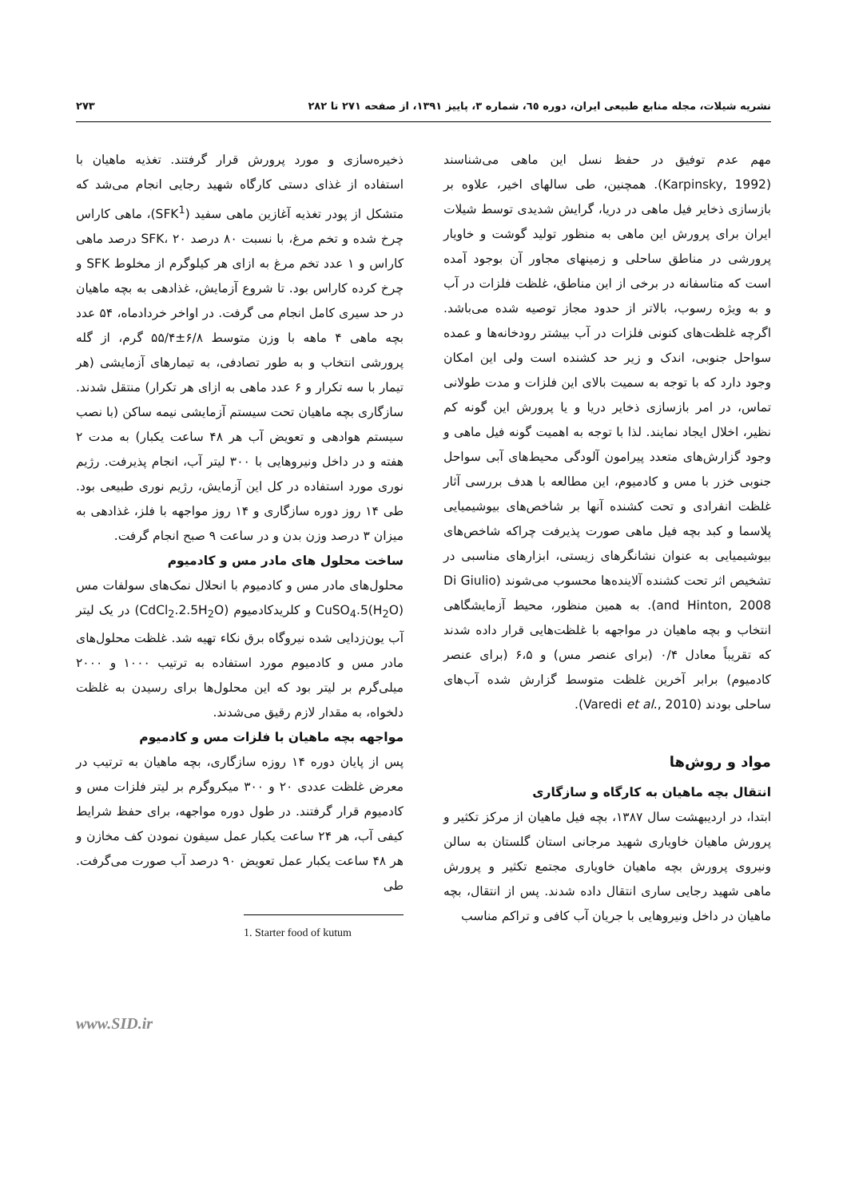نشریه شیلات، مجله منابع طبیعی ایران، دوره ٦٥، شماره ٣، پاییز ١٣٩١، از صفحه ٢٧١ تا ٢٨٢ ٢٧٣
مهم عدم توفیق در حفظ نسل این ماهی می‌شناسند (Karpinsky, 1992). همچنین، طی سالهای اخیر، علاوه بر بازسازی ذخایر فیل ماهی در دریا، گرایش شدیدی توسط شیلات ایران برای پرورش این ماهی به منظور تولید گوشت و خاویار پرورشی در مناطق ساحلی و زمینهای مجاور آن بوجود آمده است که متاسفانه در برخی از این مناطق، غلظت فلزات در آب و به ویژه رسوب، بالاتر از حدود مجاز توصیه شده می‌باشد. اگرچه غلظت‌های کنونی فلزات در آب بیشتر رودخانه‌ها و عمده سواحل جنوبی، اندک و زیر حد کشنده است ولی این امکان وجود دارد که با توجه به سمیت بالای این فلزات و مدت طولانی تماس، در امر بازسازی ذخایر دریا و یا پرورش این گونه کم نظیر، اخلال ایجاد نمایند. لذا با توجه به اهمیت گونه فیل ماهی و وجود گزارش‌های متعدد پیرامون آلودگی محیط‌های آبی سواحل جنوبی خزر با مس و کادمیوم، این مطالعه با هدف بررسی آثار غلظت انفرادی و تحت کشنده آنها بر شاخص‌های بیوشیمیایی پلاسما و کبد بچه فیل ماهی صورت پذیرفت چراکه شاخص‌های بیوشیمیایی به عنوان نشانگرهای زیستی، ابزارهای مناسبی در تشخیص اثر تحت کشنده آلاینده‌ها محسوب می‌شوند (Di Giulio and Hinton, 2008). به همین منظور، محیط آزمایشگاهی انتخاب و بچه ماهیان در مواجهه با غلظت‌هایی قرار داده شدند که تقریباً معادل ۰/۴ (برای عنصر مس) و ۶،۵ (برای عنصر کادمیوم) برابر آخرین غلظت متوسط گزارش شده آب‌های ساحلی بودند (Varedi et al., 2010).
مواد و روش‌ها
انتقال بچه ماهیان به کارگاه و سازگاری
ابتدا، در اردیبهشت سال ۱۳۸۷، بچه فیل ماهیان از مرکز تکثیر و پرورش ماهیان خاویاری شهید مرجانی استان گلستان به سالن ونیروی پرورش بچه ماهیان خاویاری مجتمع تکثیر و پرورش ماهی شهید رجایی ساری انتقال داده شدند. پس از انتقال، بچه ماهیان در داخل ونیروهایی با جریان آب کافی و تراکم مناسب
ذخیره‌سازی و مورد پرورش قرار گرفتند. تغذیه ماهیان با استفاده از غذای دستی کارگاه شهید رجایی انجام می‌شد که متشکل از پودر تغذیه آغازین ماهی سفید (SFK<sup>1</sup>)، ماهی کاراس چرخ شده و تخم مرغ، با نسبت ۸۰ درصد SFK، ۲۰ درصد ماهی کاراس و ۱ عدد تخم مرغ به ازای هر کیلوگرم از مخلوط SFK و چرخ کرده کاراس بود. تا شروع آزمایش، غذادهی به بچه ماهیان در حد سیری کامل انجام می گرفت. در اواخر خردادماه، ۵۴ عدد بچه ماهی ۴ ماهه با وزن متوسط ۶/۸±۵۵/۴ گرم، از گله پرورشی انتخاب و به طور تصادفی، به تیمارهای آزمایشی (هر تیمار با سه تکرار و ۶ عدد ماهی به ازای هر تکرار) منتقل شدند. سازگاری بچه ماهیان تحت سیستم آزمایشی نیمه ساکن (با نصب سیستم هوادهی و تعویض آب هر ۴۸ ساعت یکبار) به مدت ۲ هفته و در داخل ونیروهایی با ۳۰۰ لیتر آب، انجام پذیرفت. رژیم نوری مورد استفاده در کل این آزمایش، رژیم نوری طبیعی بود. طی ۱۴ روز دوره سازگاری و ۱۴ روز مواجهه با فلز، غذادهی به میزان ۳ درصد وزن بدن و در ساعت ۹ صبح انجام گرفت.
ساخت محلول های مادر مس و کادمیوم
محلول‌های مادر مس و کادمیوم با انحلال نمک‌های سولفات مس CuSO<sub>4</sub>.5(H<sub>2</sub>O) و کلریدکادمیوم (CdCl<sub>2</sub>.2.5H<sub>2</sub>O) در یک لیتر آب یون‌زدایی شده نیروگاه برق نکاء تهیه شد. غلظت محلول‌های مادر مس و کادمیوم مورد استفاده به ترتیب ۱۰۰۰ و ۲۰۰۰ میلی‌گرم بر لیتر بود که این محلول‌ها برای رسیدن به غلظت دلخواه، به مقدار لازم رقیق می‌شدند.
مواجهه بچه ماهیان با فلزات مس و کادمیوم
پس از پایان دوره ۱۴ روزه سازگاری، بچه ماهیان به ترتیب در معرض غلظت عددی ۲۰ و ۳۰۰ میکروگرم بر لیتر فلزات مس و کادمیوم قرار گرفتند. در طول دوره مواجهه، برای حفظ شرایط کیفی آب، هر ۲۴ ساعت یکبار عمل سیفون نمودن کف مخازن و هر ۴۸ ساعت یکبار عمل تعویض ۹۰ درصد آب صورت می‌گرفت. طی
1. Starter food of kutum
www.SID.ir